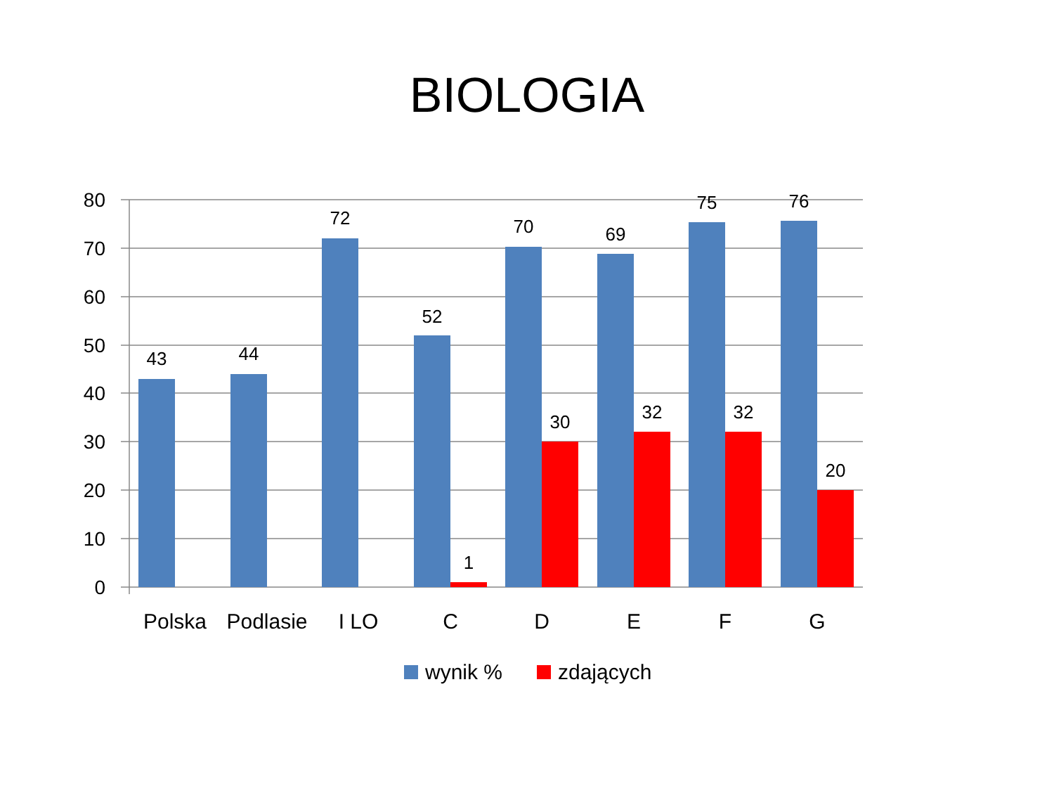BIOLOGIA
80
70
60
50
40
30
20
10
0
43
44
72
52
1
70
30
69
32
75
32
76
20
Polska
Podlasie
I LO
C
D
E
F
G
wynik %
zdających